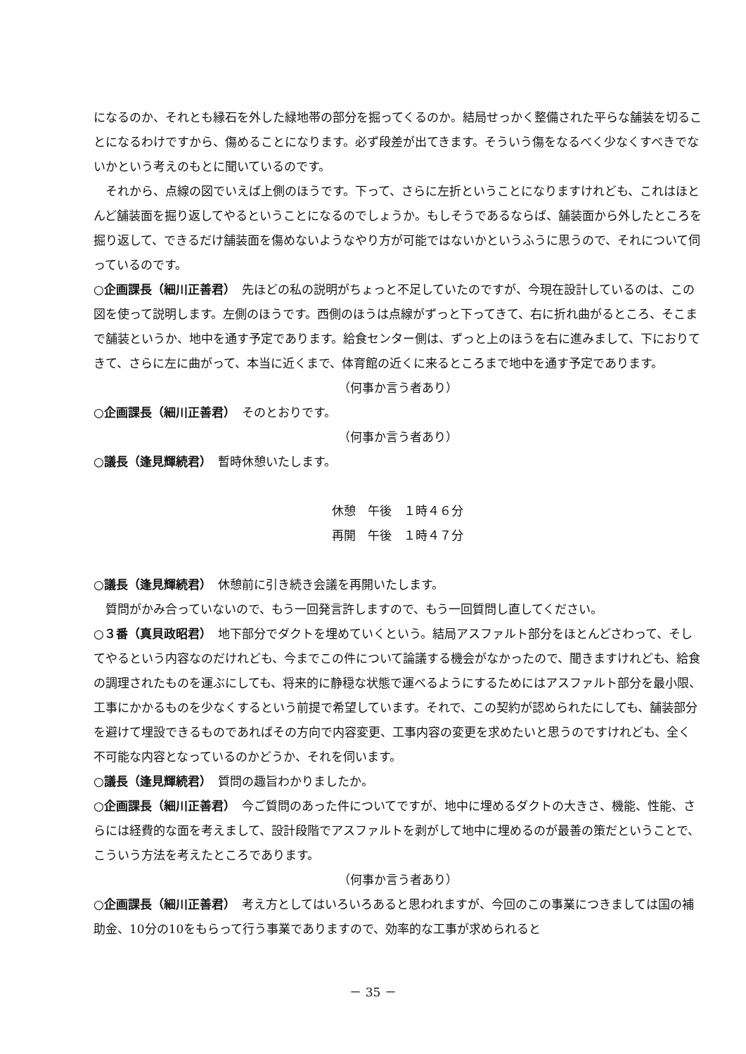になるのか、それとも縁石を外した緑地帯の部分を掘ってくるのか。結局せっかく整備された平らな舗装を切ることになるわけですから、傷めることになります。必ず段差が出てきます。そういう傷をなるべく少なくすべきでないかという考えのもとに聞いているのです。
それから、点線の図でいえば上側のほうです。下って、さらに左折ということになりますけれども、これはほとんど舗装面を掘り返してやるということになるのでしょうか。もしそうであるならば、舗装面から外したところを掘り返して、できるだけ舗装面を傷めないようなやり方が可能ではないかというふうに思うので、それについて伺っているのです。
○企画課長（細川正善君）　先ほどの私の説明がちょっと不足していたのですが、今現在設計しているのは、この図を使って説明します。左側のほうです。西側のほうは点線がずっと下ってきて、右に折れ曲がるところ、そこまで舗装というか、地中を通す予定であります。給食センター側は、ずっと上のほうを右に進みまして、下におりてきて、さらに左に曲がって、本当に近くまで、体育館の近くに来るところまで地中を通す予定であります。
（何事か言う者あり）
○企画課長（細川正善君）　そのとおりです。
（何事か言う者あり）
○議長（逢見輝続君）　暫時休憩いたします。
休憩　午後　１時４６分
再開　午後　１時４７分
○議長（逢見輝続君）　休憩前に引き続き会議を再開いたします。
質問がかみ合っていないので、もう一回発言許しますので、もう一回質問し直してください。
○３番（真貝政昭君）　地下部分でダクトを埋めていくという。結局アスファルト部分をほとんどさわって、そしてやるという内容なのだけれども、今までこの件について論議する機会がなかったので、聞きますけれども、給食の調理されたものを運ぶにしても、将来的に静穏な状態で運べるようにするためにはアスファルト部分を最小限、工事にかかるものを少なくするという前提で希望しています。それで、この契約が認められたにしても、舗装部分を避けて埋設できるものであればその方向で内容変更、工事内容の変更を求めたいと思うのですけれども、全く不可能な内容となっているのかどうか、それを伺います。
○議長（逢見輝続君）　質問の趣旨わかりましたか。
○企画課長（細川正善君）　今ご質問のあった件についてですが、地中に埋めるダクトの大きさ、機能、性能、さらには経費的な面を考えまして、設計段階でアスファルトを剥がして地中に埋めるのが最善の策だということで、こういう方法を考えたところであります。
（何事か言う者あり）
○企画課長（細川正善君）　考え方としてはいろいろあると思われますが、今回のこの事業につきましては国の補助金、10分の10をもらって行う事業でありますので、効率的な工事が求められると
－ 35 －